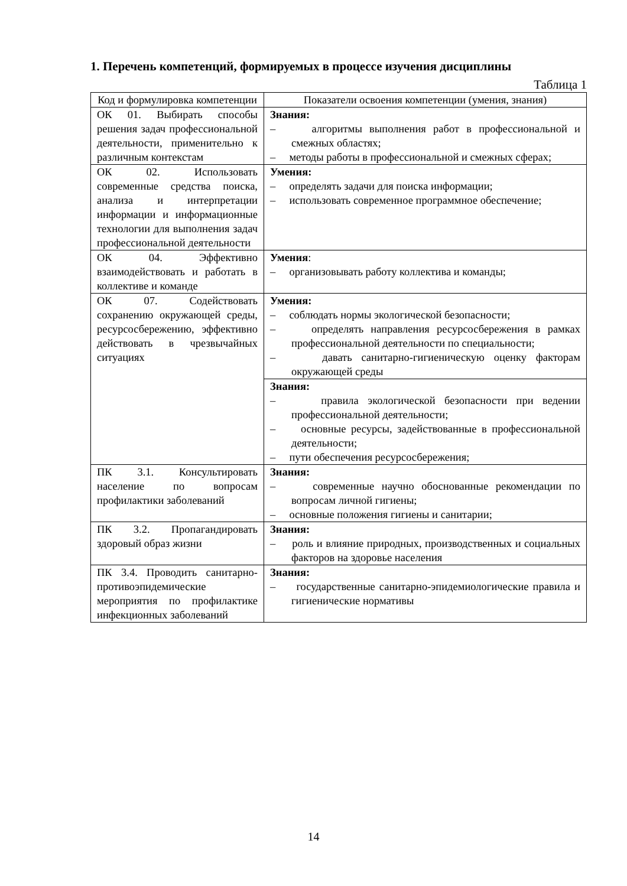1. Перечень компетенций, формируемых в процессе изучения дисциплины
Таблица 1
| Код и формулировка компетенции | Показатели освоения компетенции (умения, знания) |
| ОК 01. Выбирать способы решения задач профессиональной деятельности, применительно к различным контекстам | Знания: – алгоритмы выполнения работ в профессиональной и смежных областях; – методы работы в профессиональной и смежных сферах; |
| ОК 02. Использовать современные средства поиска, анализа и интерпретации информации и информационные технологии для выполнения задач профессиональной деятельности | Умения: – определять задачи для поиска информации; – использовать современное программное обеспечение; |
| ОК 04. Эффективно взаимодействовать и работать в коллективе и команде | Умения : – организовывать работу коллектива и команды; |
| ОК 07. Содействовать сохранению окружающей среды, ресурсосбережению, эффективно действовать в чрезвычайных ситуациях | Умения: – соблюдать нормы экологической безопасности; – определять направления ресурсосбережения в рамках профессиональной деятельности по специальности; – давать санитарно-гигиеническую оценку факторам окружающей среды |
| | Знания: – правила экологической безопасности при ведении профессиональной деятельности; – основные ресурсы, задействованные в профессиональной деятельности; – пути обеспечения ресурсосбережения; |
| ПК 3.1. Консультировать население по вопросам профилактики заболеваний | Знания: – современные научно обоснованные рекомендации по вопросам личной гигиены; – основные положения гигиены и санитарии; |
| ПК 3.2. Пропагандировать здоровый образ жизни | Знания: – роль и влияние природных, производственных и социальных факторов на здоровье населения |
| ПК 3.4. Проводить санитарно-противоэпидемические мероприятия по профилактике инфекционных заболеваний | Знания: – государственные санитарно-эпидемиологические правила и гигиенические нормативы |
14